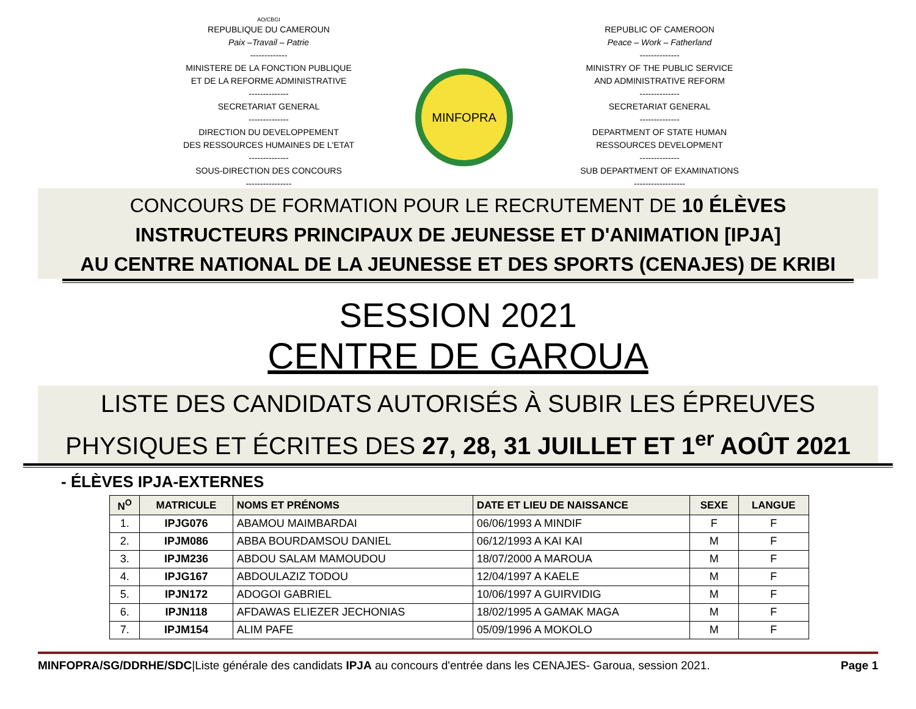AO/CBGI
REPUBLIQUE DU CAMEROUN
Paix –Travail – Patrie
-------------
MINISTERE DE LA FONCTION PUBLIQUE
ET DE LA REFORME ADMINISTRATIVE
--------------
SECRETARIAT GENERAL
--------------
DIRECTION DU DEVELOPPEMENT
DES RESSOURCES HUMAINES DE L'ETAT
--------------
SOUS-DIRECTION DES CONCOURS
----------------
MINFOPRA
REPUBLIC OF CAMEROON
Peace – Work – Fatherland
--------------
MINISTRY OF THE PUBLIC SERVICE
AND ADMINISTRATIVE REFORM
--------------
SECRETARIAT GENERAL
--------------
DEPARTMENT OF STATE HUMAN
RESSOURCES DEVELOPMENT
--------------
SUB DEPARTMENT OF EXAMINATIONS
------------------
CONCOURS DE FORMATION POUR LE RECRUTEMENT DE 10 ÉLÈVES
INSTRUCTEURS PRINCIPAUX DE JEUNESSE ET D'ANIMATION [IPJA]
AU CENTRE NATIONAL DE LA JEUNESSE ET DES SPORTS (CENAJES) DE KRIBI
SESSION 2021
CENTRE DE GAROUA
LISTE DES CANDIDATS AUTORISÉS À SUBIR LES ÉPREUVES
PHYSIQUES ET ÉCRITES DES 27, 28, 31 JUILLET ET 1<sup>er</sup> AOÛT 2021
- ÉLÈVES IPJA-EXTERNES
| N<sup>O</sup> | MATRICULE | NOMS ET PRÉNOMS | DATE ET LIEU DE NAISSANCE | SEXE | LANGUE |
| --- | --- | --- | --- | --- | --- |
| 1. | IPJG076 | ABAMOU MAIMBARDAI | 06/06/1993 A MINDIF | F | F |
| 2. | IPJM086 | ABBA BOURDAMSOU DANIEL | 06/12/1993 A KAI KAI | M | F |
| 3. | IPJM236 | ABDOU SALAM MAMOUDOU | 18/07/2000 A MAROUA | M | F |
| 4. | IPJG167 | ABDOULAZIZ TODOU | 12/04/1997 A KAELE | M | F |
| 5. | IPJN172 | ADOGOI GABRIEL | 10/06/1997 A GUIRVIDIG | M | F |
| 6. | IPJN118 | AFDAWAS ELIEZER JECHONIAS | 18/02/1995 A GAMAK MAGA | M | F |
| 7. | IPJM154 | ALIM PAFE | 05/09/1996 A MOKOLO | M | F |
MINFOPRA/SG/DDRHE/SDC|Liste générale des candidats IPJA au concours d'entrée dans les CENAJES- Garoua, session 2021. Page 1